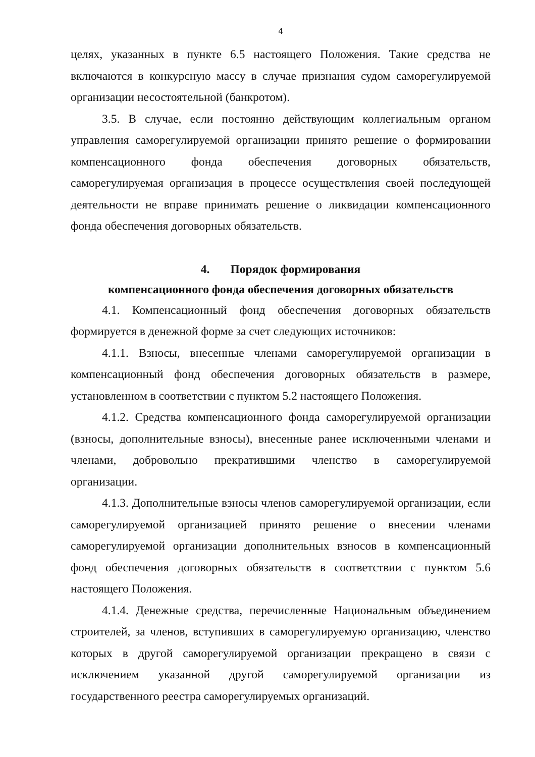4
целях, указанных в пункте 6.5 настоящего Положения. Такие средства не включаются в конкурсную массу в случае признания судом саморегулируемой организации несостоятельной (банкротом).
3.5. В случае, если постоянно действующим коллегиальным органом управления саморегулируемой организации принято решение о формировании компенсационного фонда обеспечения договорных обязательств, саморегулируемая организация в процессе осуществления своей последующей деятельности не вправе принимать решение о ликвидации компенсационного фонда обеспечения договорных обязательств.
4. Порядок формирования
компенсационного фонда обеспечения договорных обязательств
4.1. Компенсационный фонд обеспечения договорных обязательств формируется в денежной форме за счет следующих источников:
4.1.1. Взносы, внесенные членами саморегулируемой организации в компенсационный фонд обеспечения договорных обязательств в размере, установленном в соответствии с пунктом 5.2 настоящего Положения.
4.1.2. Средства компенсационного фонда саморегулируемой организации (взносы, дополнительные взносы), внесенные ранее исключенными членами и членами, добровольно прекратившими членство в саморегулируемой организации.
4.1.3. Дополнительные взносы членов саморегулируемой организации, если саморегулируемой организацией принято решение о внесении членами саморегулируемой организации дополнительных взносов в компенсационный фонд обеспечения договорных обязательств в соответствии с пунктом 5.6 настоящего Положения.
4.1.4. Денежные средства, перечисленные Национальным объединением строителей, за членов, вступивших в саморегулируемую организацию, членство которых в другой саморегулируемой организации прекращено в связи с исключением указанной другой саморегулируемой организации из государственного реестра саморегулируемых организаций.